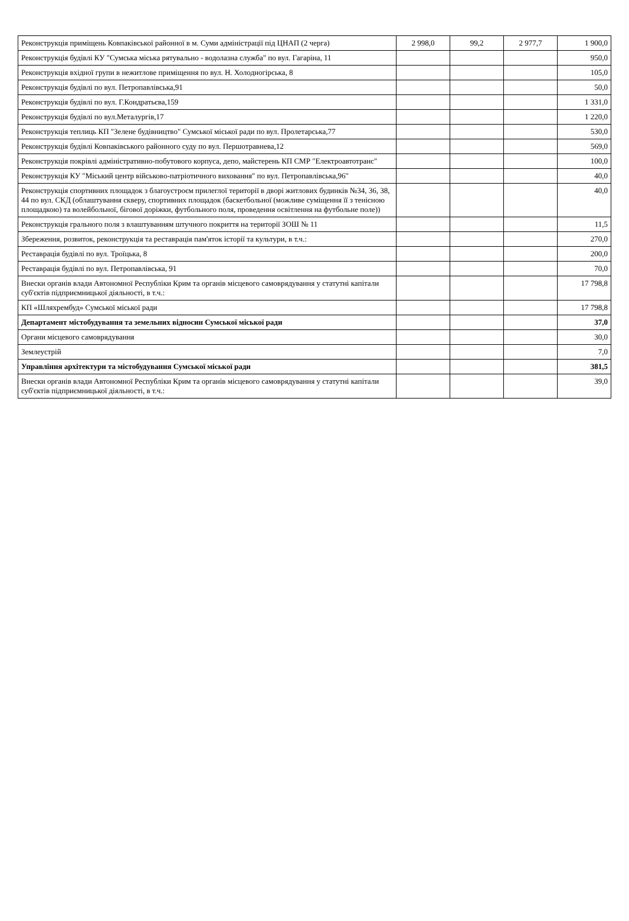| Реконструкція приміщень Ковпаківської районної в м. Суми адміністрації під ЦНАП (2 черга) | 2 998,0 | 99,2 | 2 977,7 | 1 900,0 |
| Реконструкція будівлі КУ "Сумська міська рятувально - водолазна служба" по вул. Гагаріна, 11 | | | | 950,0 |
| Реконструкція вхідної групи в нежитлове приміщення по вул. Н. Холодногірська, 8 | | | | 105,0 |
| Реконструкція будівлі по вул. Петропавлівська,91 | | | | 50,0 |
| Реконструкція будівлі по вул. Г.Кондратьєва,159 | | | | 1 331,0 |
| Реконструкція будівлі по вул.Металургів,17 | | | | 1 220,0 |
| Реконструкція теплиць КП "Зелене будівництво" Сумської міської ради по вул. Пролетарська,77 | | | | 530,0 |
| Реконструкція будівлі Ковпаківського районного суду по вул. Першотравнева,12 | | | | 569,0 |
| Реконструкція покрівлі адміністративно-побутового корпуса, депо, майстерень КП СМР "Електроавтотранс" | | | | 100,0 |
| Реконструкція КУ "Міський центр військово-патріотичного виховання" по вул. Петропавлівська,96" | | | | 40,0 |
| Реконструкція спортивних площадок з благоустроєм прилеглої території в дворі житлових будинків №34, 36, 38, 44 по вул. СКД (облаштування скверу, спортивних площадок (баскетбольної (можливе суміщення її з тенісною площадкою) та волейбольної, бігової доріжки, футбольного поля, проведення освітлення на футбольне поле)) | | | | 40,0 |
| Реконструкція грального поля з влаштуванням штучного покриття на території ЗОШ № 11 | | | | 11,5 |
| Збереження, розвиток, реконструкція та реставрація пам'яток історії та культури, в т.ч.: | | | | 270,0 |
| Реставрація будівлі по вул. Троїцька, 8 | | | | 200,0 |
| Реставрація будівлі по вул. Петропавлівська, 91 | | | | 70,0 |
| Внески органів влади Автономної Республіки Крим та органів місцевого самоврядування у статутні капітали суб'єктів підприємницької діяльності, в т.ч.: | | | | 17 798,8 |
| КП «Шляхрембуд» Сумської міської ради | | | | 17 798,8 |
| Департамент містобудування та земельних відносин Сумської міської ради | | | | 37,0 |
| Органи місцевого самоврядування | | | | 30,0 |
| Землеустрій | | | | 7,0 |
| Управління архітектури та містобудування Сумської міської ради | | | | 381,5 |
| Внески органів влади Автономної Республіки Крим та органів місцевого самоврядування у статутні капітали суб'єктів підприємницької діяльності, в т.ч.: | | | | 39,0 |